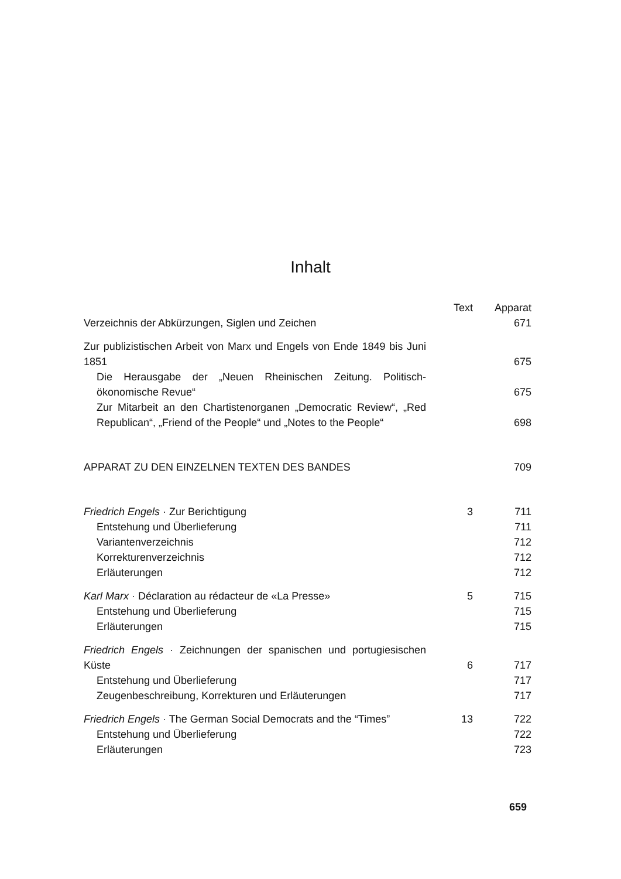Inhalt
| | Text | Apparat |
| Verzeichnis der Abkürzungen, Siglen und Zeichen | | 671 |
| Zur publizistischen Arbeit von Marx und Engels von Ende 1849 bis Juni 1851 | | 675 |
| Die Herausgabe der „Neuen Rheinischen Zeitung. Politisch-ökonomische Revue“ | | 675 |
| Zur Mitarbeit an den Chartistenorganen „Democratic Review“, „Red Republican“, „Friend of the People“ und „Notes to the People“ | | 698 |
| APPARAT ZU DEN EINZELNEN TEXTEN DES BANDES | | 709 |
| Friedrich Engels · Zur Berichtigung | 3 | 711 |
| Entstehung und Überlieferung | | 711 |
| Variantenverzeichnis | | 712 |
| Korrekturenverzeichnis | | 712 |
| Erläuterungen | | 712 |
| Karl Marx · Déclaration au rédacteur de «La Presse» | 5 | 715 |
| Entstehung und Überlieferung | | 715 |
| Erläuterungen | | 715 |
| Friedrich Engels · Zeichnungen der spanischen und portugiesischen Küste | 6 | 717 |
| Entstehung und Überlieferung | | 717 |
| Zeugenbeschreibung, Korrekturen und Erläuterungen | | 717 |
| Friedrich Engels · The German Social Democrats and the “Times” | 13 | 722 |
| Entstehung und Überlieferung | | 722 |
| Erläuterungen | | 723 |
659